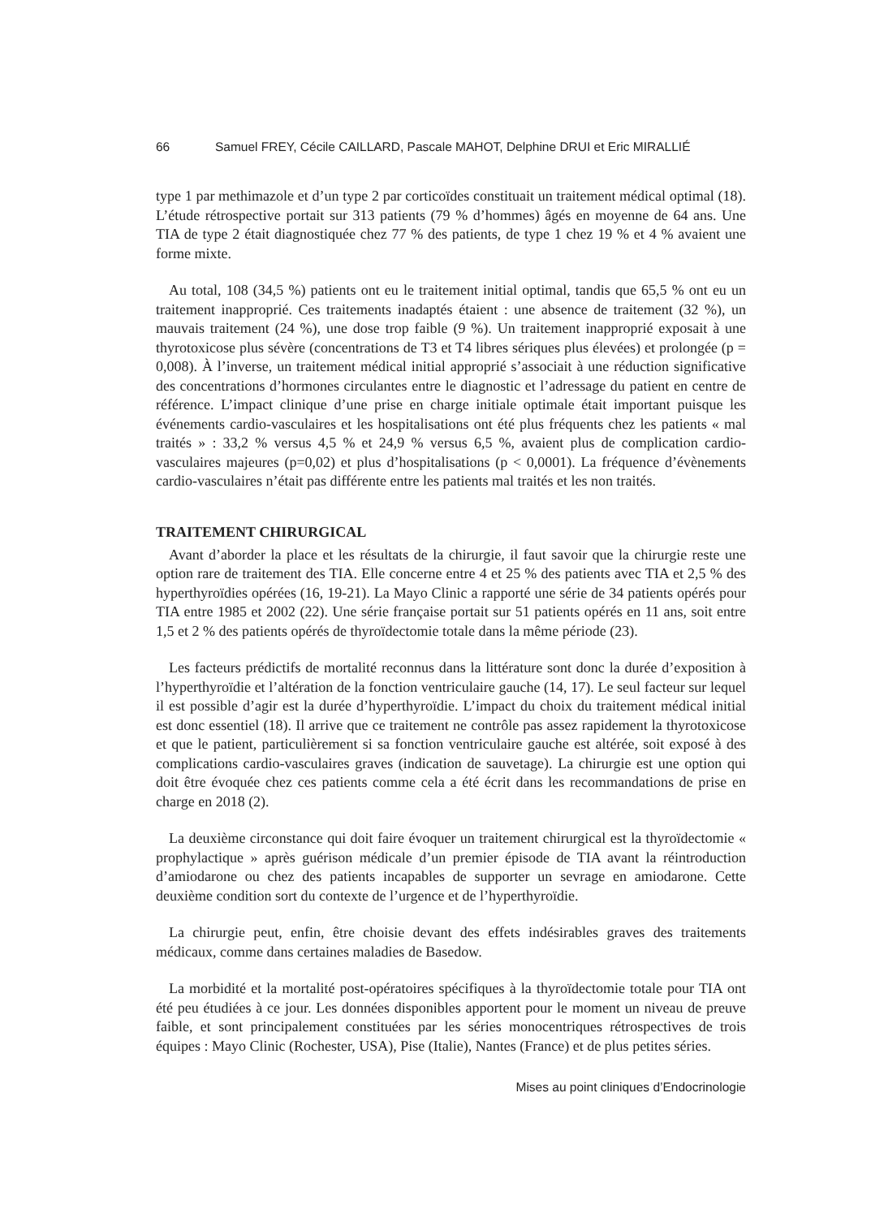66 Samuel FREY, Cécile CAILLARD, Pascale MAHOT, Delphine DRUI et Eric MIRALLIÉ
type 1 par methimazole et d’un type 2 par corticoïdes constituait un traitement médical optimal (18). L’étude rétrospective portait sur 313 patients (79 % d’hommes) âgés en moyenne de 64 ans. Une TIA de type 2 était diagnostiquée chez 77 % des patients, de type 1 chez 19 % et 4 % avaient une forme mixte.
Au total, 108 (34,5 %) patients ont eu le traitement initial optimal, tandis que 65,5 % ont eu un traitement inapproprié. Ces traitements inadaptés étaient : une absence de traitement (32 %), un mauvais traitement (24 %), une dose trop faible (9 %). Un traitement inapproprié exposait à une thyrotoxicose plus sévère (concentrations de T3 et T4 libres sériques plus élevées) et prolongée (p = 0,008). À l’inverse, un traitement médical initial approprié s’associait à une réduction significative des concentrations d’hormones circulantes entre le diagnostic et l’adressage du patient en centre de référence. L’impact clinique d’une prise en charge initiale optimale était important puisque les événements cardio-vasculaires et les hospitalisations ont été plus fréquents chez les patients « mal traités » : 33,2 % versus 4,5 % et 24,9 % versus 6,5 %, avaient plus de complication cardio-vasculaires majeures (p=0,02) et plus d’hospitalisations (p < 0,0001). La fréquence d’évènements cardio-vasculaires n’était pas différente entre les patients mal traités et les non traités.
TRAITEMENT CHIRURGICAL
Avant d’aborder la place et les résultats de la chirurgie, il faut savoir que la chirurgie reste une option rare de traitement des TIA. Elle concerne entre 4 et 25 % des patients avec TIA et 2,5 % des hyperthyroïdies opérées (16, 19-21). La Mayo Clinic a rapporté une série de 34 patients opérés pour TIA entre 1985 et 2002 (22). Une série française portait sur 51 patients opérés en 11 ans, soit entre 1,5 et 2 % des patients opérés de thyroïdectomie totale dans la même période (23).
Les facteurs prédictifs de mortalité reconnus dans la littérature sont donc la durée d’exposition à l’hyperthyroïdie et l’altération de la fonction ventriculaire gauche (14, 17). Le seul facteur sur lequel il est possible d’agir est la durée d’hyperthyroïdie. L’impact du choix du traitement médical initial est donc essentiel (18). Il arrive que ce traitement ne contrôle pas assez rapidement la thyrotoxicose et que le patient, particulièrement si sa fonction ventriculaire gauche est altérée, soit exposé à des complications cardio-vasculaires graves (indication de sauvetage). La chirurgie est une option qui doit être évoquée chez ces patients comme cela a été écrit dans les recommandations de prise en charge en 2018 (2).
La deuxième circonstance qui doit faire évoquer un traitement chirurgical est la thyroïdectomie « prophylactique » après guérison médicale d’un premier épisode de TIA avant la réintroduction d’amiodarone ou chez des patients incapables de supporter un sevrage en amiodarone. Cette deuxième condition sort du contexte de l’urgence et de l’hyperthyroïdie.
La chirurgie peut, enfin, être choisie devant des effets indésirables graves des traitements médicaux, comme dans certaines maladies de Basedow.
La morbidité et la mortalité post-opératoires spécifiques à la thyroïdectomie totale pour TIA ont été peu étudiées à ce jour. Les données disponibles apportent pour le moment un niveau de preuve faible, et sont principalement constituées par les séries monocentriques rétrospectives de trois équipes : Mayo Clinic (Rochester, USA), Pise (Italie), Nantes (France) et de plus petites séries.
Mises au point cliniques d’Endocrinologie